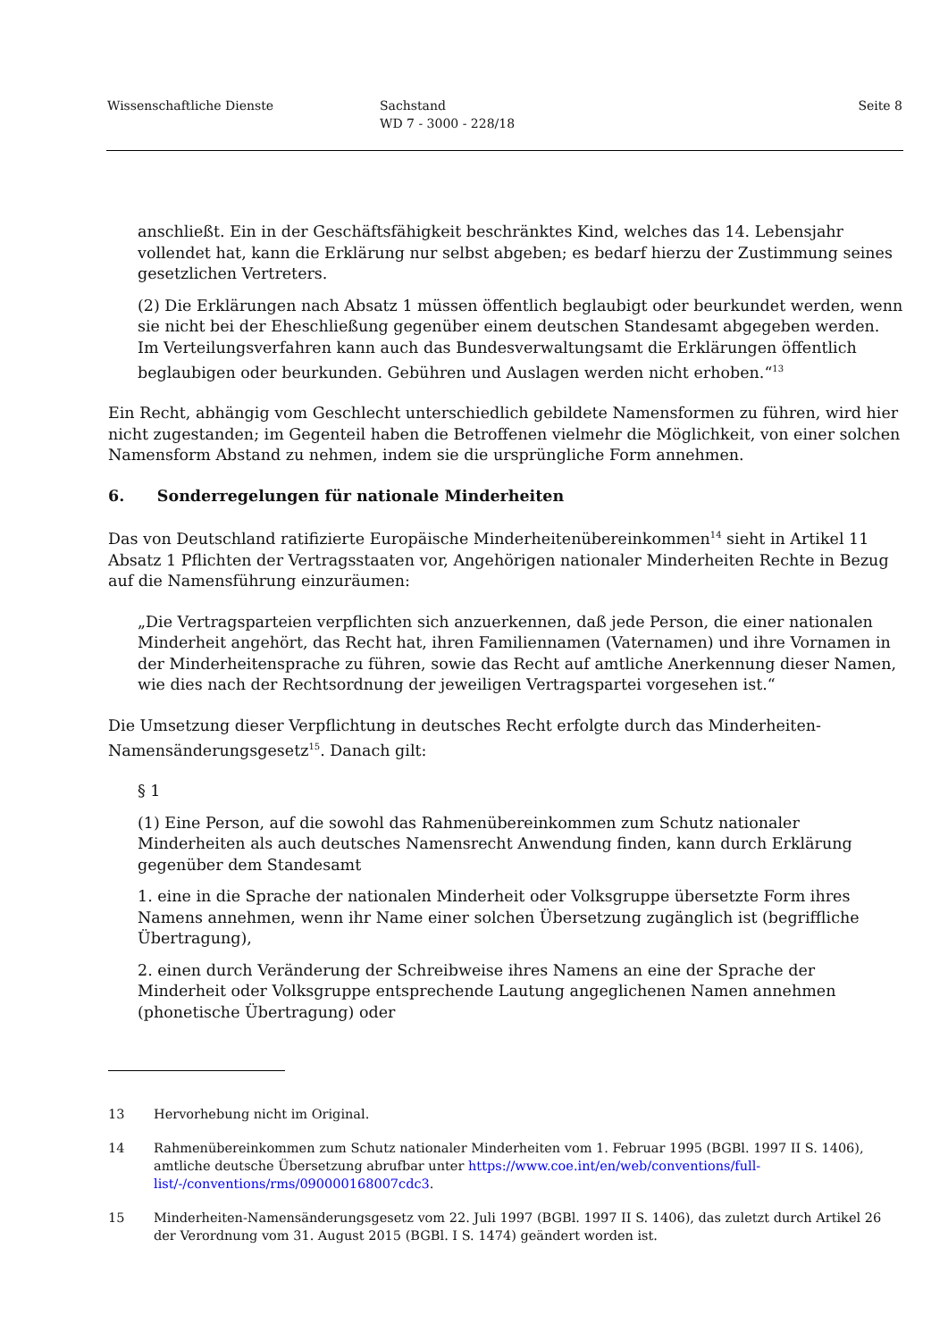Wissenschaftliche Dienste Sachstand
WD 7 - 3000 - 228/18
Seite 8
anschließt. Ein in der Geschäftsfähigkeit beschränktes Kind, welches das 14. Lebensjahr vollendet hat, kann die Erklärung nur selbst abgeben; es bedarf hierzu der Zustimmung seines gesetzlichen Vertreters.
(2) Die Erklärungen nach Absatz 1 müssen öffentlich beglaubigt oder beurkundet werden, wenn sie nicht bei der Eheschließung gegenüber einem deutschen Standesamt abgegeben werden. Im Verteilungsverfahren kann auch das Bundesverwaltungsamt die Erklärungen öffentlich beglaubigen oder beurkunden. Gebühren und Auslagen werden nicht erhoben.“<sup>13</sup>
Ein Recht, abhängig vom Geschlecht unterschiedlich gebildete Namensformen zu führen, wird hier nicht zugestanden; im Gegenteil haben die Betroffenen vielmehr die Möglichkeit, von einer solchen Namensform Abstand zu nehmen, indem sie die ursprüngliche Form annehmen.
6. Sonderregelungen für nationale Minderheiten
Das von Deutschland ratifizierte Europäische Minderheitenübereinkommen<sup>14</sup> sieht in Artikel 11 Absatz 1 Pflichten der Vertragsstaaten vor, Angehörigen nationaler Minderheiten Rechte in Bezug auf die Namensführung einzuräumen:
„Die Vertragsparteien verpflichten sich anzuerkennen, daß jede Person, die einer nationalen Minderheit angehört, das Recht hat, ihren Familiennamen (Vaternamen) und ihre Vornamen in der Minderheitensprache zu führen, sowie das Recht auf amtliche Anerkennung dieser Namen, wie dies nach der Rechtsordnung der jeweiligen Vertragspartei vorgesehen ist.“
Die Umsetzung dieser Verpflichtung in deutsches Recht erfolgte durch das Minderheiten-Namensänderungsgesetz<sup>15</sup>. Danach gilt:
§ 1
(1) Eine Person, auf die sowohl das Rahmenübereinkommen zum Schutz nationaler Minderheiten als auch deutsches Namensrecht Anwendung finden, kann durch Erklärung gegenüber dem Standesamt
1. eine in die Sprache der nationalen Minderheit oder Volksgruppe übersetzte Form ihres Namens annehmen, wenn ihr Name einer solchen Übersetzung zugänglich ist (begriffliche Übertragung),
2. einen durch Veränderung der Schreibweise ihres Namens an eine der Sprache der Minderheit oder Volksgruppe entsprechende Lautung angeglichenen Namen annehmen (phonetische Übertragung) oder
13 Hervorhebung nicht im Original.
14 Rahmenübereinkommen zum Schutz nationaler Minderheiten vom 1. Februar 1995 (BGBl. 1997 II S. 1406), amtliche deutsche Übersetzung abrufbar unter https://www.coe.int/en/web/conventions/full-list/-/conventions/rms/090000168007cdc3.
15 Minderheiten-Namensänderungsgesetz vom 22. Juli 1997 (BGBl. 1997 II S. 1406), das zuletzt durch Artikel 26 der Verordnung vom 31. August 2015 (BGBl. I S. 1474) geändert worden ist.